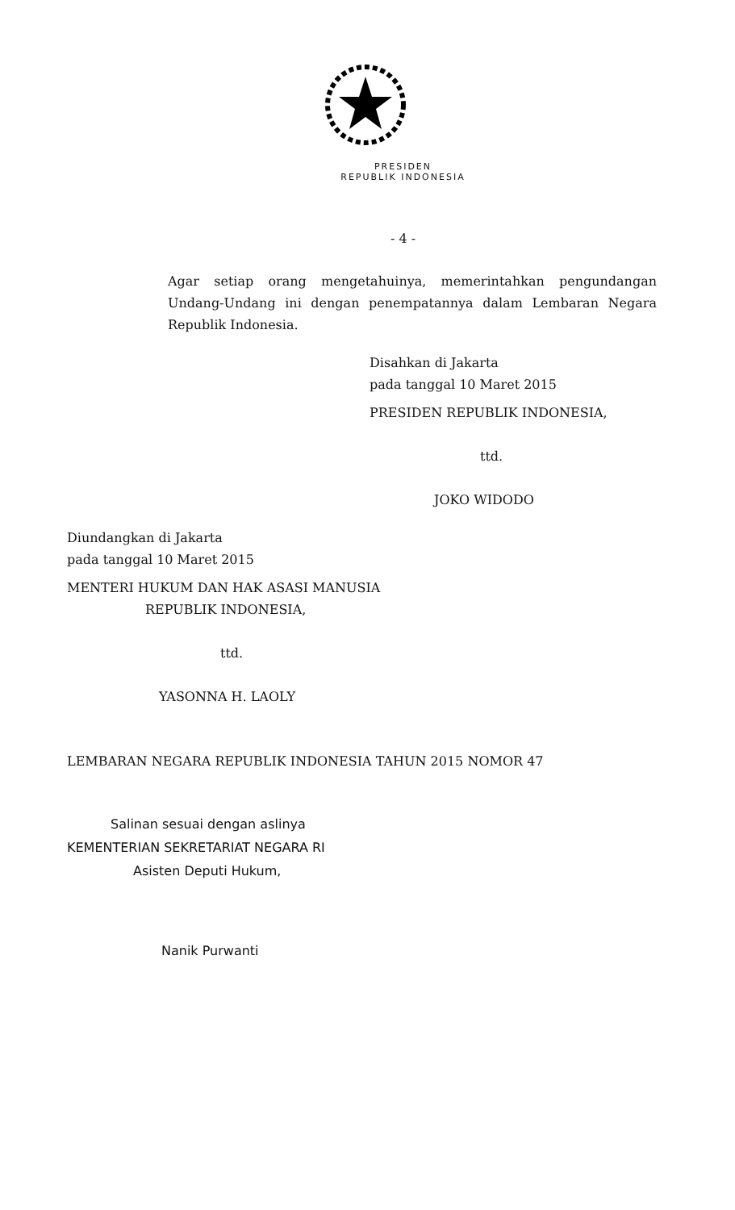PRESIDEN
REPUBLIK INDONESIA
- 4 -
Agar setiap orang mengetahuinya, memerintahkan pengundangan Undang-Undang ini dengan penempatannya dalam Lembaran Negara Republik Indonesia.
Disahkan di Jakarta
pada tanggal 10 Maret 2015
PRESIDEN REPUBLIK INDONESIA,
ttd.
JOKO WIDODO
Diundangkan di Jakarta
pada tanggal 10 Maret 2015
MENTERI HUKUM DAN HAK ASASI MANUSIA
REPUBLIK INDONESIA,
ttd.
YASONNA H. LAOLY
LEMBARAN NEGARA REPUBLIK INDONESIA TAHUN 2015 NOMOR 47
Salinan sesuai dengan aslinya
KEMENTERIAN SEKRETARIAT NEGARA RI
Asisten Deputi Hukum,
Nanik Purwanti